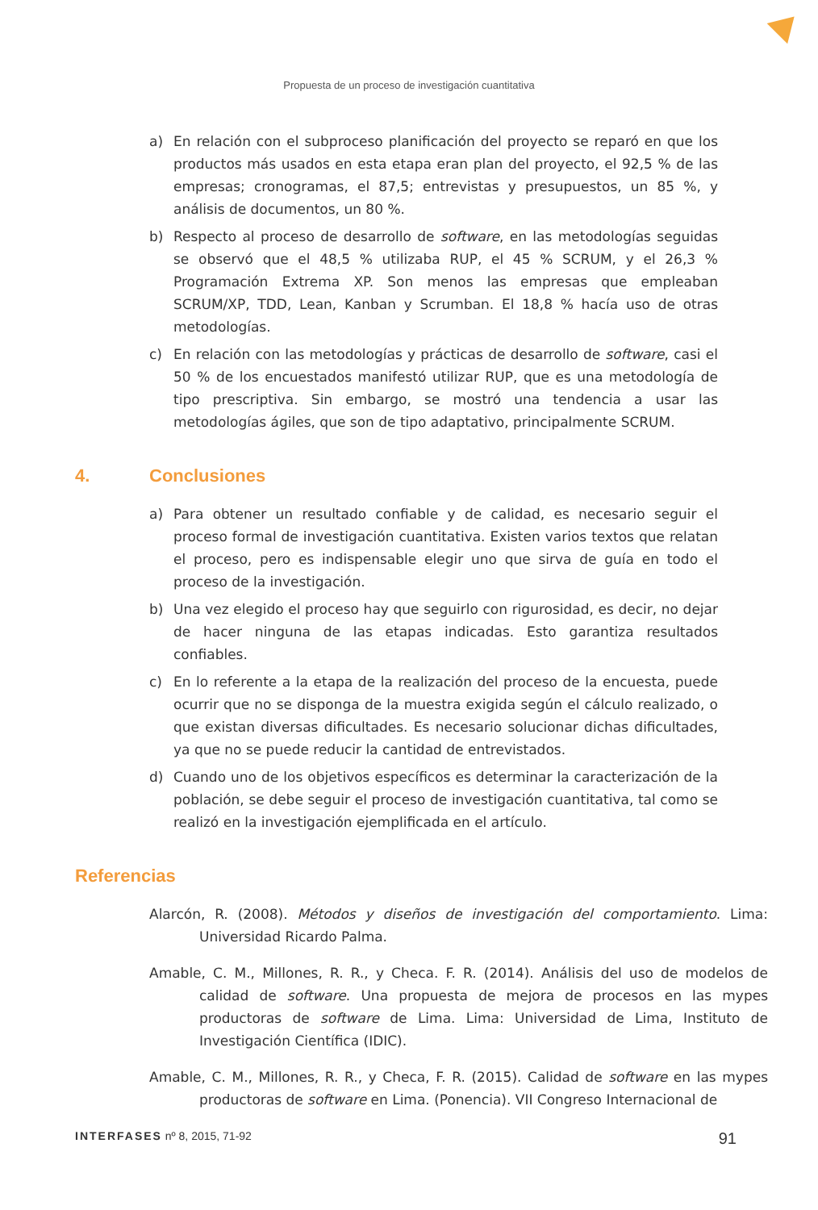Propuesta de un proceso de investigación cuantitativa
a) En relación con el subproceso planificación del proyecto se reparó en que los productos más usados en esta etapa eran plan del proyecto, el 92,5 % de las empresas; cronogramas, el 87,5; entrevistas y presupuestos, un 85 %, y análisis de documentos, un 80 %.
b) Respecto al proceso de desarrollo de software, en las metodologías seguidas se observó que el 48,5 % utilizaba RUP, el 45 % SCRUM, y el 26,3 % Programación Extrema XP. Son menos las empresas que empleaban SCRUM/XP, TDD, Lean, Kanban y Scrumban. El 18,8 % hacía uso de otras metodologías.
c) En relación con las metodologías y prácticas de desarrollo de software, casi el 50 % de los encuestados manifestó utilizar RUP, que es una metodología de tipo prescriptiva. Sin embargo, se mostró una tendencia a usar las metodologías ágiles, que son de tipo adaptativo, principalmente SCRUM.
4. Conclusiones
a) Para obtener un resultado confiable y de calidad, es necesario seguir el proceso formal de investigación cuantitativa. Existen varios textos que relatan el proceso, pero es indispensable elegir uno que sirva de guía en todo el proceso de la investigación.
b) Una vez elegido el proceso hay que seguirlo con rigurosidad, es decir, no dejar de hacer ninguna de las etapas indicadas. Esto garantiza resultados confiables.
c) En lo referente a la etapa de la realización del proceso de la encuesta, puede ocurrir que no se disponga de la muestra exigida según el cálculo realizado, o que existan diversas dificultades. Es necesario solucionar dichas dificultades, ya que no se puede reducir la cantidad de entrevistados.
d) Cuando uno de los objetivos específicos es determinar la caracterización de la población, se debe seguir el proceso de investigación cuantitativa, tal como se realizó en la investigación ejemplificada en el artículo.
Referencias
Alarcón, R. (2008). Métodos y diseños de investigación del comportamiento. Lima: Universidad Ricardo Palma.
Amable, C. M., Millones, R. R., y Checa. F. R. (2014). Análisis del uso de modelos de calidad de software. Una propuesta de mejora de procesos en las mypes productoras de software de Lima. Lima: Universidad de Lima, Instituto de Investigación Científica (IDIC).
Amable, C. M., Millones, R. R., y Checa, F. R. (2015). Calidad de software en las mypes productoras de software en Lima. (Ponencia). VII Congreso Internacional de
INTERFASES nº 8, 2015, 71-92 91